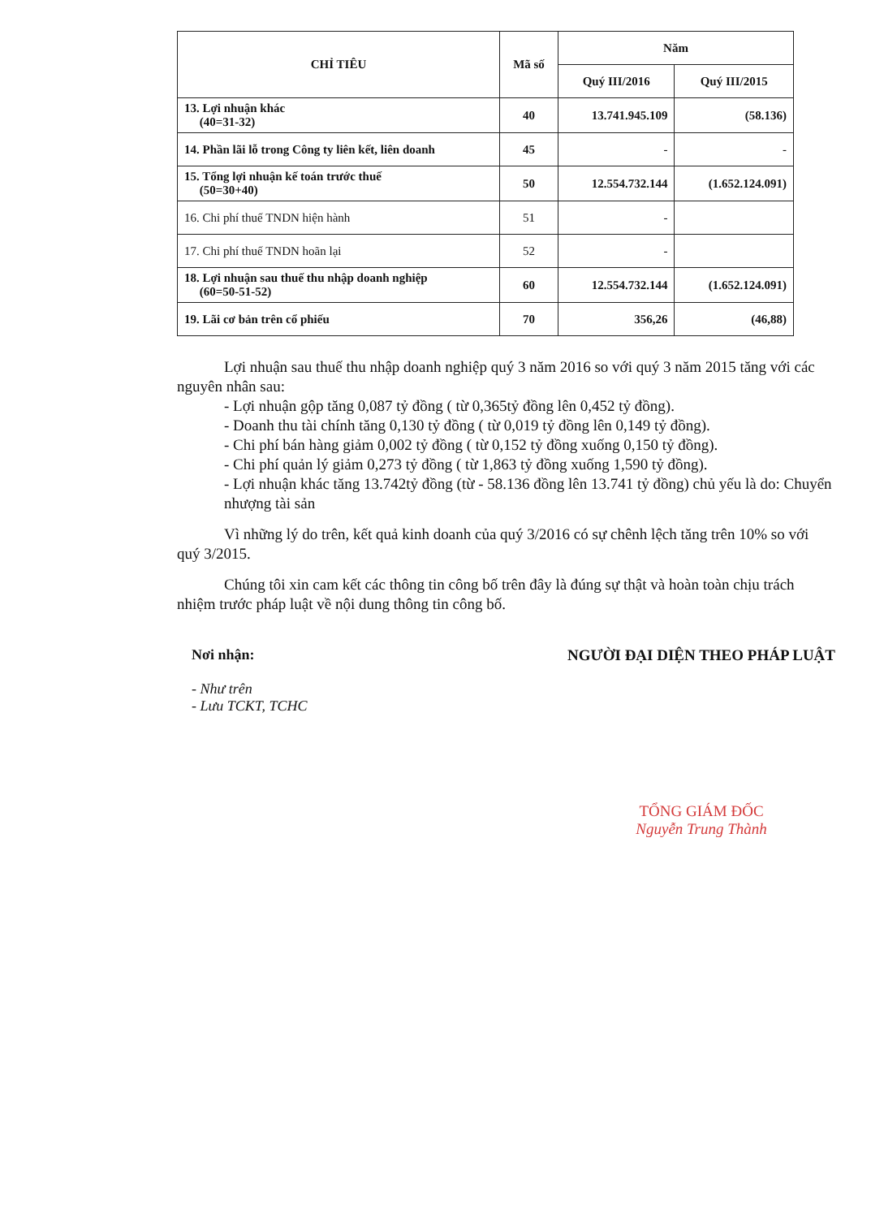| CHỈ TIÊU | Mã số | Năm | |
| --- | --- | --- | --- |
| | | Quý III/2016 | Quý III/2015 |
| 13. Lợi nhuận khác (40=31-32) | 40 | 13.741.945.109 | (58.136) |
| 14. Phần lãi lỗ trong Công ty liên kết, liên doanh | 45 | - | - |
| 15. Tổng lợi nhuận kế toán trước thuế (50=30+40) | 50 | 12.554.732.144 | (1.652.124.091) |
| 16. Chi phí thuế TNDN hiện hành | 51 | - | |
| 17. Chi phí thuế TNDN hoãn lại | 52 | - | |
| 18. Lợi nhuận sau thuế thu nhập doanh nghiệp (60=50-51-52) | 60 | 12.554.732.144 | (1.652.124.091) |
| 19. Lãi cơ bản trên cổ phiếu | 70 | 356,26 | (46,88) |
Lợi nhuận sau thuế thu nhập doanh nghiệp quý 3 năm 2016 so với quý 3 năm 2015 tăng với các nguyên nhân sau:
- Lợi nhuận gộp tăng 0,087 tỷ đồng ( từ 0,365tỷ đồng lên 0,452 tỷ đồng).
- Doanh thu tài chính tăng 0,130 tỷ đồng ( từ 0,019 tỷ đồng lên 0,149 tỷ đồng).
- Chi phí bán hàng giảm 0,002 tỷ đồng ( từ 0,152 tỷ đồng xuống 0,150 tỷ đồng).
- Chi phí quản lý giảm 0,273 tỷ đồng ( từ 1,863 tỷ đồng xuống 1,590 tỷ đồng).
- Lợi nhuận khác tăng 13.742tỷ đồng (từ - 58.136 đồng lên 13.741 tỷ đồng) chủ yếu là do: Chuyển nhượng tài sản
Vì những lý do trên, kết quả kinh doanh của quý 3/2016 có sự chênh lệch tăng trên 10% so với quý 3/2015.
Chúng tôi xin cam kết các thông tin công bố trên đây là đúng sự thật và hoàn toàn chịu trách nhiệm trước pháp luật về nội dung thông tin công bố.
Nơi nhận:
- Như trên
- Lưu TCKT, TCHC
NGƯỜI ĐẠI DIỆN THEO PHÁP LUẬT
TỔNG GIÁM ĐỐC
Nguyễn Trung Thành